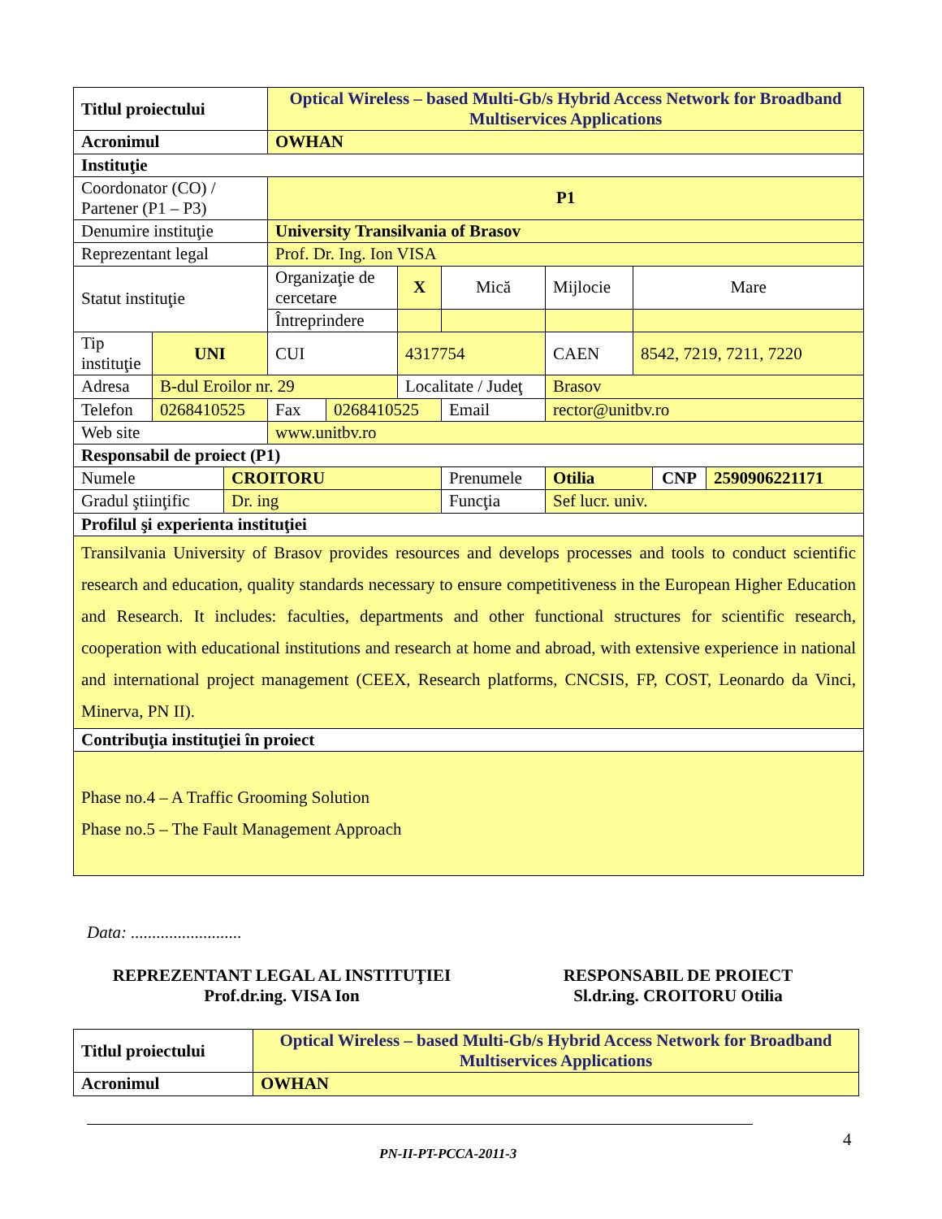| Titlul proiectului | | | Optical Wireless – based Multi-Gb/s Hybrid Access Network for Broadband Multiservices Applications | | | | | | | |
| Acronimul | | | OWHAN | | | | | | | |
| Instituţie | | | | | | | | | | |
| Coordonator (CO) / Partener (P1 – P3) | | | P1 | | | | | | | |
| Denumire instituţie | | | University Transilvania of Brasov | | | | | | | |
| Reprezentant legal | | | Prof. Dr. Ing. Ion VISA | | | | | | | |
| Statut instituţie | | | Organizaţie de cercetare | | X | Mică | Mijlocie | Mare | | |
| | | | Întreprindere | | | | | | | |
| Tip instituţie | UNI | | CUI | | 4317754 | | CAEN | 8542, 7219, 7211, 7220 | | |
| Adresa | B-dul Eroilor nr. 29 | | | | Localitate / Judeţ | | Brasov | | | |
| Telefon | 0268410525 | | Fax | 0268410525 | | Email | rector@unitbv.ro | | | |
| Web site | | | www.unitbv.ro | | | | | | | |
| Responsabil de proiect (P1) | | | | | | | | | | |
| Numele | | CROITORU | | | | Prenumele | Otilia | | CNP | 2590906221171 |
| Gradul ştiinţific | | Dr. ing | | | | Funcţia | Sef lucr. univ. | | | |
| Profilul şi experienta instituţiei | | | | | | | | | | |
| Transilvania University of Brasov provides resources and develops processes and tools to conduct scientific research and education, quality standards necessary to ensure competitiveness in the European Higher Education and Research. It includes: faculties, departments and other functional structures for scientific research, cooperation with educational institutions and research at home and abroad, with extensive experience in national and international project management (CEEX, Research platforms, CNCSIS, FP, COST, Leonardo da Vinci, Minerva, PN II). | | | | | | | | | | |
| Contribuţia instituţiei în proiect | | | | | | | | | | |
| Phase no.4 – A Traffic Grooming Solution Phase no.5 – The Fault Management Approach | | | | | | | | | | |
Data: ..........................
REPREZENTANT LEGAL AL INSTITUŢIEI
Prof.dr.ing. VISA Ion
RESPONSABIL DE PROIECT
Sl.dr.ing. CROITORU Otilia
| Titlul proiectului | Optical Wireless – based Multi-Gb/s Hybrid Access Network for Broadband Multiservices Applications |
| Acronimul | OWHAN |
4
PN-II-PT-PCCA-2011-3